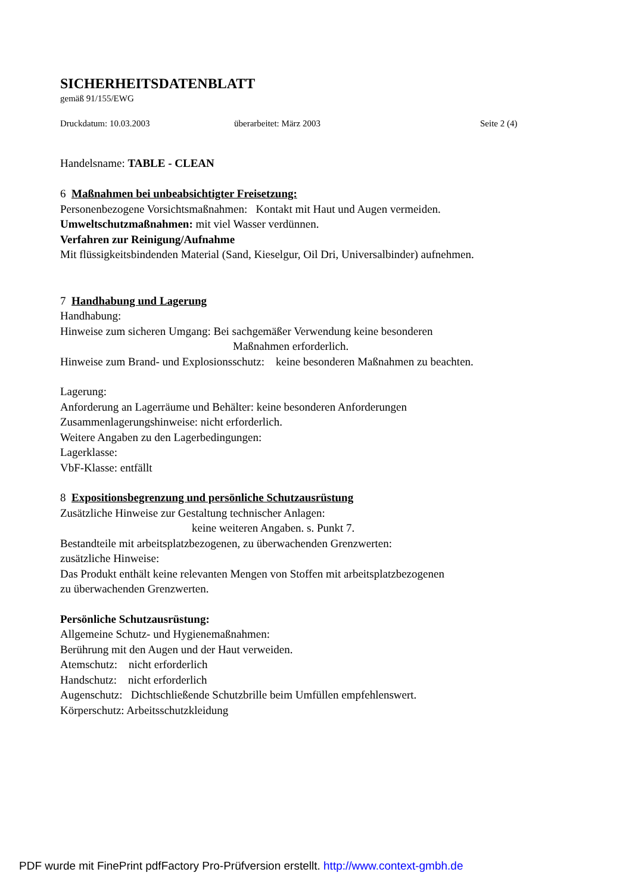SICHERHEITSDATENBLATT
gemäß 91/155/EWG
Druckdatum: 10.03.2003 überarbeitet: März 2003 Seite 2 (4)
Handelsname: TABLE - CLEAN
6 Maßnahmen bei unbeabsichtigter Freisetzung:
Personenbezogene Vorsichtsmaßnahmen: Kontakt mit Haut und Augen vermeiden.
Umweltschutzmaßnahmen: mit viel Wasser verdünnen.
Verfahren zur Reinigung/Aufnahme
Mit flüssigkeitsbindenden Material (Sand, Kieselgur, Oil Dri, Universalbinder) aufnehmen.
7 Handhabung und Lagerung
Handhabung:
Hinweise zum sicheren Umgang: Bei sachgemäßer Verwendung keine besonderen
Maßnahmen erforderlich.
Hinweise zum Brand- und Explosionsschutz: keine besonderen Maßnahmen zu beachten.
Lagerung:
Anforderung an Lagerräume und Behälter: keine besonderen Anforderungen
Zusammenlagerungshinweise: nicht erforderlich.
Weitere Angaben zu den Lagerbedingungen:
Lagerklasse:
VbF-Klasse: entfällt
8 Expositionsbegrenzung und persönliche Schutzausrüstung
Zusätzliche Hinweise zur Gestaltung technischer Anlagen:
keine weiteren Angaben. s. Punkt 7.
Bestandteile mit arbeitsplatzbezogenen, zu überwachenden Grenzwerten:
zusätzliche Hinweise:
Das Produkt enthält keine relevanten Mengen von Stoffen mit arbeitsplatzbezogenen
zu überwachenden Grenzwerten.
Persönliche Schutzausrüstung:
Allgemeine Schutz- und Hygienemaßnahmen:
Berührung mit den Augen und der Haut verweiden.
Atemschutz: nicht erforderlich
Handschutz: nicht erforderlich
Augenschutz: Dichtschließende Schutzbrille beim Umfüllen empfehlenswert.
Körperschutz: Arbeitsschutzkleidung
PDF wurde mit FinePrint pdfFactory Pro-Prüfversion erstellt. http://www.context-gmbh.de